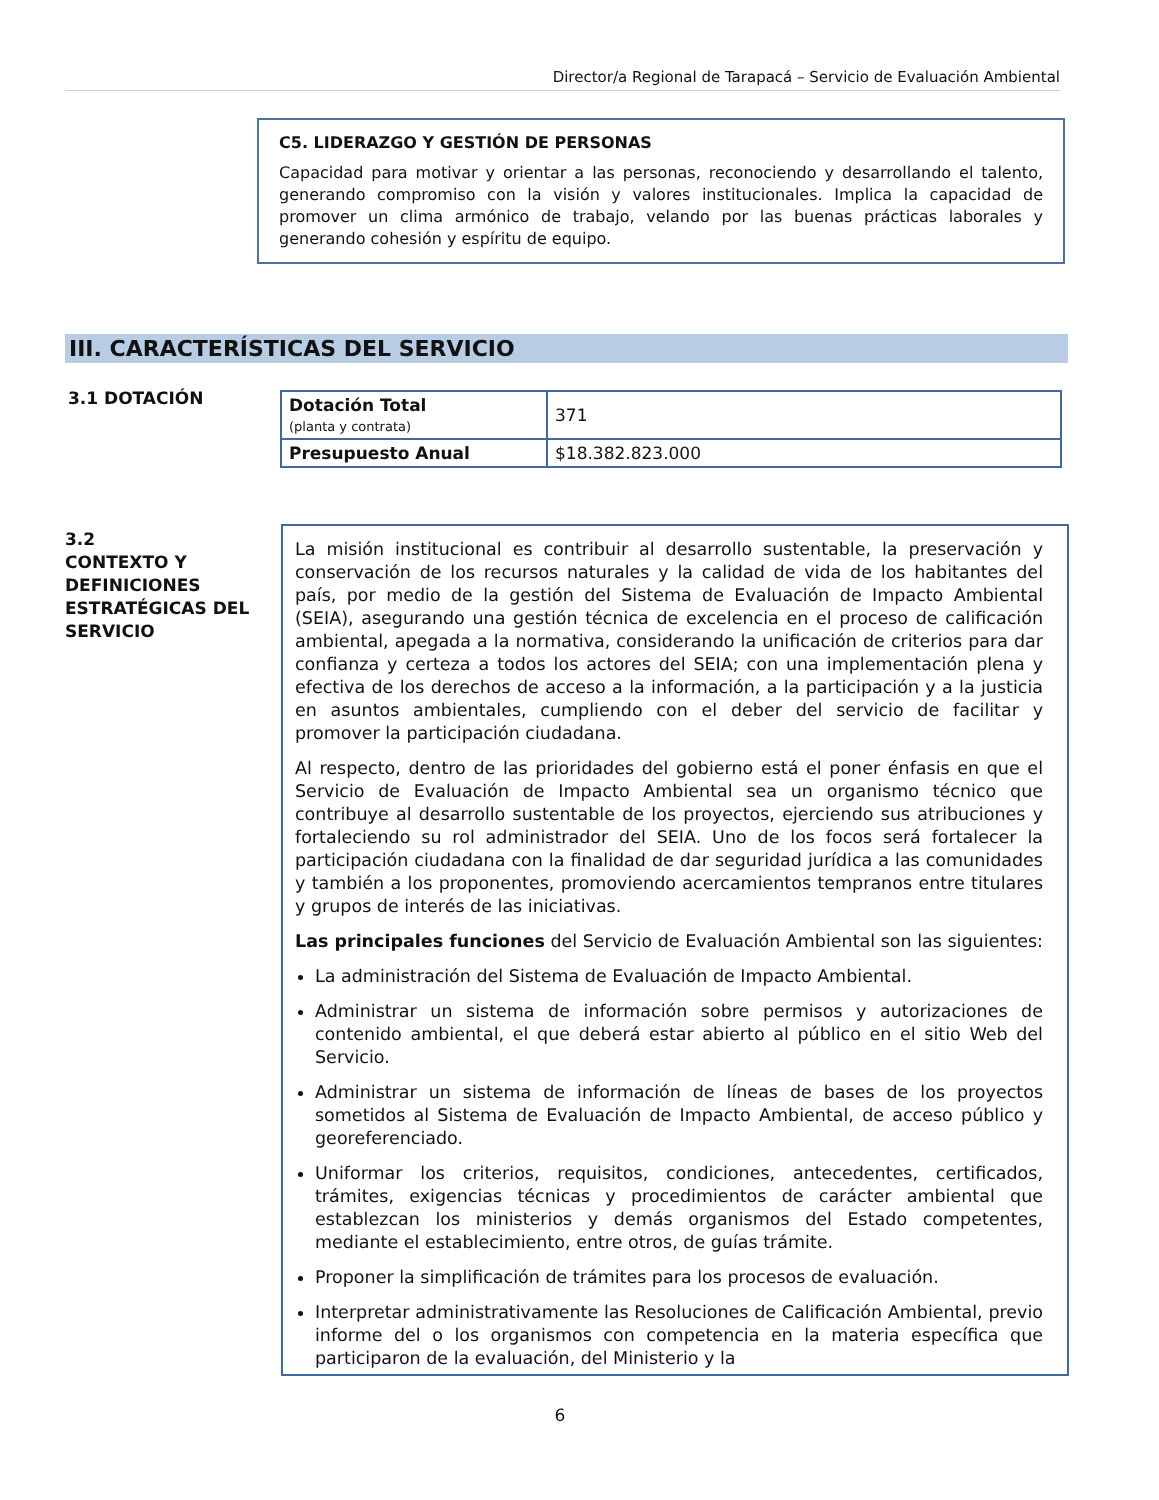Director/a Regional de Tarapacá – Servicio de Evaluación Ambiental
C5. LIDERAZGO Y GESTIÓN DE PERSONAS
Capacidad para motivar y orientar a las personas, reconociendo y desarrollando el talento, generando compromiso con la visión y valores institucionales. Implica la capacidad de promover un clima armónico de trabajo, velando por las buenas prácticas laborales y generando cohesión y espíritu de equipo.
III. CARACTERÍSTICAS DEL SERVICIO
3.1 DOTACIÓN
| Dotación Total (planta y contrata) | 371 |
| Presupuesto Anual | $18.382.823.000 |
3.2
CONTEXTO Y
DEFINICIONES
ESTRATÉGICAS DEL
SERVICIO
La misión institucional es contribuir al desarrollo sustentable, la preservación y conservación de los recursos naturales y la calidad de vida de los habitantes del país, por medio de la gestión del Sistema de Evaluación de Impacto Ambiental (SEIA), asegurando una gestión técnica de excelencia en el proceso de calificación ambiental, apegada a la normativa, considerando la unificación de criterios para dar confianza y certeza a todos los actores del SEIA; con una implementación plena y efectiva de los derechos de acceso a la información, a la participación y a la justicia en asuntos ambientales, cumpliendo con el deber del servicio de facilitar y promover la participación ciudadana.
Al respecto, dentro de las prioridades del gobierno está el poner énfasis en que el Servicio de Evaluación de Impacto Ambiental sea un organismo técnico que contribuye al desarrollo sustentable de los proyectos, ejerciendo sus atribuciones y fortaleciendo su rol administrador del SEIA. Uno de los focos será fortalecer la participación ciudadana con la finalidad de dar seguridad jurídica a las comunidades y también a los proponentes, promoviendo acercamientos tempranos entre titulares y grupos de interés de las iniciativas.
Las principales funciones del Servicio de Evaluación Ambiental son las siguientes:
La administración del Sistema de Evaluación de Impacto Ambiental.
Administrar un sistema de información sobre permisos y autorizaciones de contenido ambiental, el que deberá estar abierto al público en el sitio Web del Servicio.
Administrar un sistema de información de líneas de bases de los proyectos sometidos al Sistema de Evaluación de Impacto Ambiental, de acceso público y georeferenciado.
Uniformar los criterios, requisitos, condiciones, antecedentes, certificados, trámites, exigencias técnicas y procedimientos de carácter ambiental que establezcan los ministerios y demás organismos del Estado competentes, mediante el establecimiento, entre otros, de guías trámite.
Proponer la simplificación de trámites para los procesos de evaluación.
Interpretar administrativamente las Resoluciones de Calificación Ambiental, previo informe del o los organismos con competencia en la materia específica que participaron de la evaluación, del Ministerio y la
6